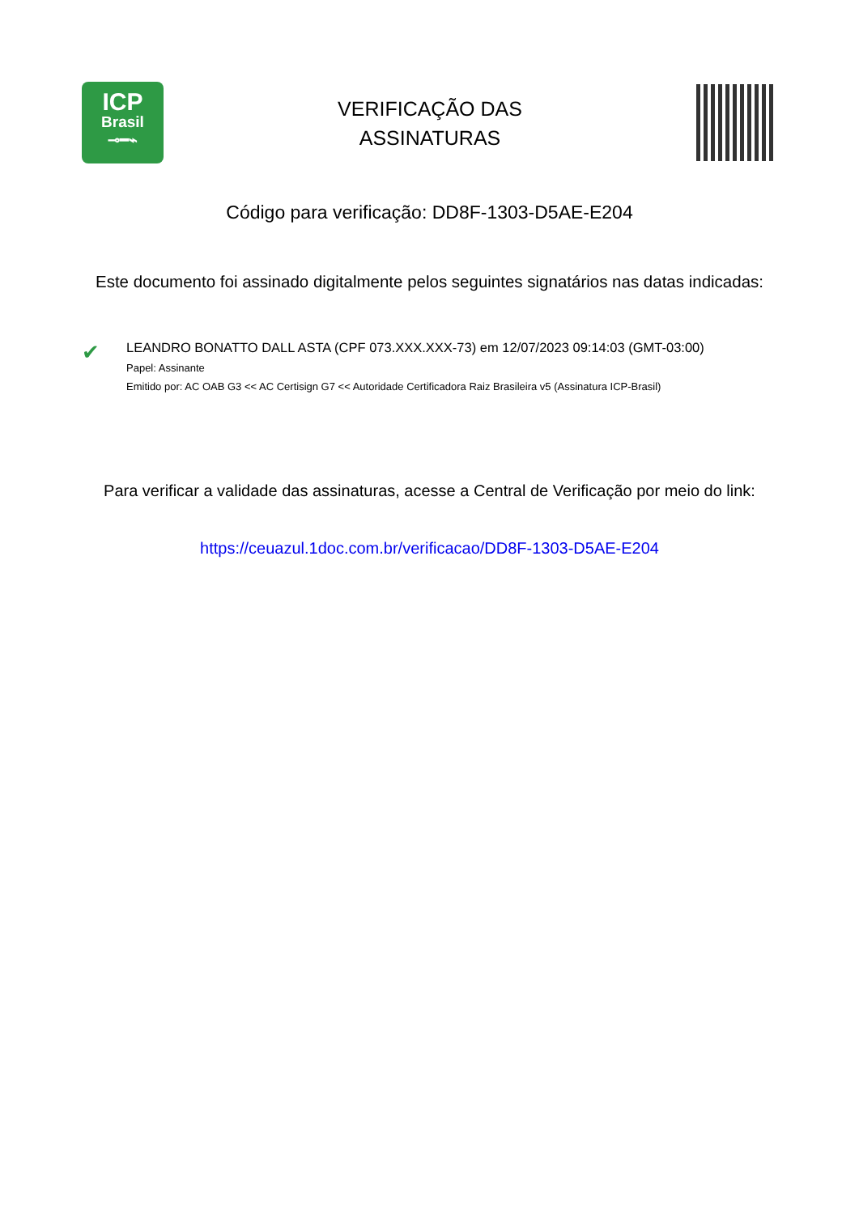ICP
Brasil
⊸━⌁
VERIFICAÇÃO DAS
ASSINATURAS
Código para verificação: DD8F-1303-D5AE-E204
Este documento foi assinado digitalmente pelos seguintes signatários nas datas indicadas:
✔
LEANDRO BONATTO DALL ASTA (CPF 073.XXX.XXX-73) em 12/07/2023 09:14:03 (GMT-03:00)
Papel: Assinante
Emitido por: AC OAB G3 << AC Certisign G7 << Autoridade Certificadora Raiz Brasileira v5 (Assinatura ICP-Brasil)
Para verificar a validade das assinaturas, acesse a Central de Verificação por meio do link:
https://ceuazul.1doc.com.br/verificacao/DD8F-1303-D5AE-E204